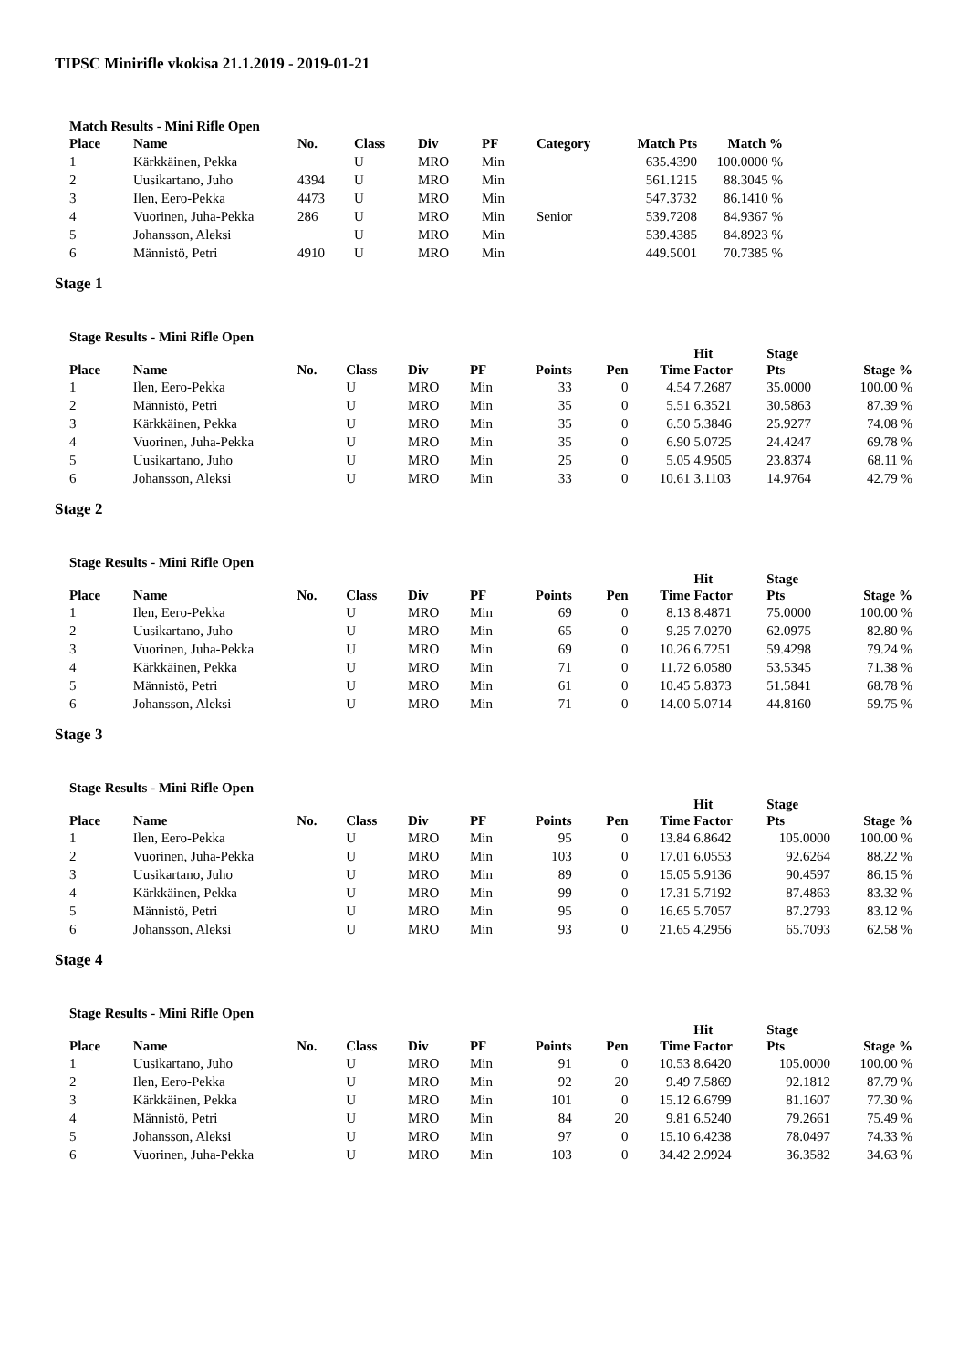TIPSC Minirifle vkokisa 21.1.2019 - 2019-01-21
Match Results - Mini Rifle Open
| Place | Name | No. | Class | Div | PF | Category | Match Pts | Match % |
| --- | --- | --- | --- | --- | --- | --- | --- | --- |
| 1 | Kärkkäinen, Pekka | | U | MRO | Min | | 635.4390 | 100.0000 % |
| 2 | Uusikartano, Juho | 4394 | U | MRO | Min | | 561.1215 | 88.3045 % |
| 3 | Ilen, Eero-Pekka | 4473 | U | MRO | Min | | 547.3732 | 86.1410 % |
| 4 | Vuorinen, Juha-Pekka | 286 | U | MRO | Min | Senior | 539.7208 | 84.9367 % |
| 5 | Johansson, Aleksi | | U | MRO | Min | | 539.4385 | 84.8923 % |
| 6 | Männistö, Petri | 4910 | U | MRO | Min | | 449.5001 | 70.7385 % |
Stage 1
Stage Results - Mini Rifle Open
| Place | Name | No. | Class | Div | PF | Points | Pen | Time | Hit Factor | Stage Pts | Stage % |
| --- | --- | --- | --- | --- | --- | --- | --- | --- | --- | --- | --- |
| 1 | Ilen, Eero-Pekka | | U | MRO | Min | 33 | 0 | 4.54 | 7.2687 | 35.0000 | 100.00 % |
| 2 | Männistö, Petri | | U | MRO | Min | 35 | 0 | 5.51 | 6.3521 | 30.5863 | 87.39 % |
| 3 | Kärkkäinen, Pekka | | U | MRO | Min | 35 | 0 | 6.50 | 5.3846 | 25.9277 | 74.08 % |
| 4 | Vuorinen, Juha-Pekka | | U | MRO | Min | 35 | 0 | 6.90 | 5.0725 | 24.4247 | 69.78 % |
| 5 | Uusikartano, Juho | | U | MRO | Min | 25 | 0 | 5.05 | 4.9505 | 23.8374 | 68.11 % |
| 6 | Johansson, Aleksi | | U | MRO | Min | 33 | 0 | 10.61 | 3.1103 | 14.9764 | 42.79 % |
Stage 2
Stage Results - Mini Rifle Open
| Place | Name | No. | Class | Div | PF | Points | Pen | Time | Hit Factor | Stage Pts | Stage % |
| --- | --- | --- | --- | --- | --- | --- | --- | --- | --- | --- | --- |
| 1 | Ilen, Eero-Pekka | | U | MRO | Min | 69 | 0 | 8.13 | 8.4871 | 75.0000 | 100.00 % |
| 2 | Uusikartano, Juho | | U | MRO | Min | 65 | 0 | 9.25 | 7.0270 | 62.0975 | 82.80 % |
| 3 | Vuorinen, Juha-Pekka | | U | MRO | Min | 69 | 0 | 10.26 | 6.7251 | 59.4298 | 79.24 % |
| 4 | Kärkkäinen, Pekka | | U | MRO | Min | 71 | 0 | 11.72 | 6.0580 | 53.5345 | 71.38 % |
| 5 | Männistö, Petri | | U | MRO | Min | 61 | 0 | 10.45 | 5.8373 | 51.5841 | 68.78 % |
| 6 | Johansson, Aleksi | | U | MRO | Min | 71 | 0 | 14.00 | 5.0714 | 44.8160 | 59.75 % |
Stage 3
Stage Results - Mini Rifle Open
| Place | Name | No. | Class | Div | PF | Points | Pen | Time | Hit Factor | Stage Pts | Stage % |
| --- | --- | --- | --- | --- | --- | --- | --- | --- | --- | --- | --- |
| 1 | Ilen, Eero-Pekka | | U | MRO | Min | 95 | 0 | 13.84 | 6.8642 | 105.0000 | 100.00 % |
| 2 | Vuorinen, Juha-Pekka | | U | MRO | Min | 103 | 0 | 17.01 | 6.0553 | 92.6264 | 88.22 % |
| 3 | Uusikartano, Juho | | U | MRO | Min | 89 | 0 | 15.05 | 5.9136 | 90.4597 | 86.15 % |
| 4 | Kärkkäinen, Pekka | | U | MRO | Min | 99 | 0 | 17.31 | 5.7192 | 87.4863 | 83.32 % |
| 5 | Männistö, Petri | | U | MRO | Min | 95 | 0 | 16.65 | 5.7057 | 87.2793 | 83.12 % |
| 6 | Johansson, Aleksi | | U | MRO | Min | 93 | 0 | 21.65 | 4.2956 | 65.7093 | 62.58 % |
Stage 4
Stage Results - Mini Rifle Open
| Place | Name | No. | Class | Div | PF | Points | Pen | Time | Hit Factor | Stage Pts | Stage % |
| --- | --- | --- | --- | --- | --- | --- | --- | --- | --- | --- | --- |
| 1 | Uusikartano, Juho | | U | MRO | Min | 91 | 0 | 10.53 | 8.6420 | 105.0000 | 100.00 % |
| 2 | Ilen, Eero-Pekka | | U | MRO | Min | 92 | 20 | 9.49 | 7.5869 | 92.1812 | 87.79 % |
| 3 | Kärkkäinen, Pekka | | U | MRO | Min | 101 | 0 | 15.12 | 6.6799 | 81.1607 | 77.30 % |
| 4 | Männistö, Petri | | U | MRO | Min | 84 | 20 | 9.81 | 6.5240 | 79.2661 | 75.49 % |
| 5 | Johansson, Aleksi | | U | MRO | Min | 97 | 0 | 15.10 | 6.4238 | 78.0497 | 74.33 % |
| 6 | Vuorinen, Juha-Pekka | | U | MRO | Min | 103 | 0 | 34.42 | 2.9924 | 36.3582 | 34.63 % |